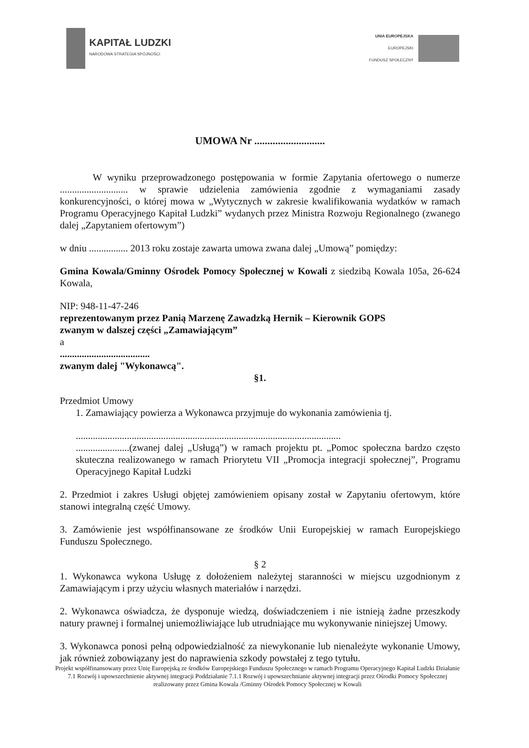KAPITAŁ LUDZKI
NARODOWA STRATEGIA SPÓJNOŚCI
UNIA EUROPEJSKA
EUROPEJSKI
FUNDUSZ SPOŁECZNY
UMOWA Nr ...........................
W wyniku przeprowadzonego postępowania w formie Zapytania ofertowego o numerze ............................ w sprawie udzielenia zamówienia zgodnie z wymaganiami zasady konkurencyjności, o której mowa w „Wytycznych w zakresie kwalifikowania wydatków w ramach Programu Operacyjnego Kapitał Ludzki” wydanych przez Ministra Rozwoju Regionalnego (zwanego dalej „Zapytaniem ofertowym”)
w dniu ................ 2013 roku zostaje zawarta umowa zwana dalej „Umową” pomiędzy:
Gmina Kowala/Gminny Ośrodek Pomocy Społecznej w Kowali z siedzibą Kowala 105a, 26-624 Kowala,
NIP: 948-11-47-246
reprezentowanym przez Panią Marzenę Zawadzką Hernik – Kierownik GOPS
zwanym w dalszej części „Zamawiającym”
a
.....................................
zwanym dalej "Wykonawcą".
§1.
Przedmiot Umowy
1. Zamawiający powierza a Wykonawca przyjmuje do wykonania zamówienia tj.
.............................................................................................................
......................(zwanej dalej „Usługą”) w ramach projektu pt. „Pomoc społeczna bardzo często skuteczna realizowanego w ramach Priorytetu VII „Promocja integracji społecznej”, Programu Operacyjnego Kapitał Ludzki
2. Przedmiot i zakres Usługi objętej zamówieniem opisany został w Zapytaniu ofertowym, które stanowi integralną część Umowy.
3. Zamówienie jest współfinansowane ze środków Unii Europejskiej w ramach Europejskiego Funduszu Społecznego.
§ 2
1. Wykonawca wykona Usługę z dołożeniem należytej staranności w miejscu uzgodnionym z Zamawiającym i przy użyciu własnych materiałów i narzędzi.
2. Wykonawca oświadcza, że dysponuje wiedzą, doświadczeniem i nie istnieją żadne przeszkody natury prawnej i formalnej uniemożliwiające lub utrudniające mu wykonywanie niniejszej Umowy.
3. Wykonawca ponosi pełną odpowiedzialność za niewykonanie lub nienależyte wykonanie Umowy, jak również zobowiązany jest do naprawienia szkody powstałej z tego tytułu.
Projekt współfinansowany przez Unię Europejską ze środków Europejskiego Funduszu Społecznego w ramach Programu Operacyjnego Kapitał Ludzki Działanie 7.1 Rozwój i upowszechnienie aktywnej integracji Poddziałanie 7.1.1 Rozwój i upowszechnianie aktywnej integracji przez Ośrodki Pomocy Społecznej realizowany przez Gmina Kowala /Gminny Ośrodek Pomocy Społecznej w Kowali